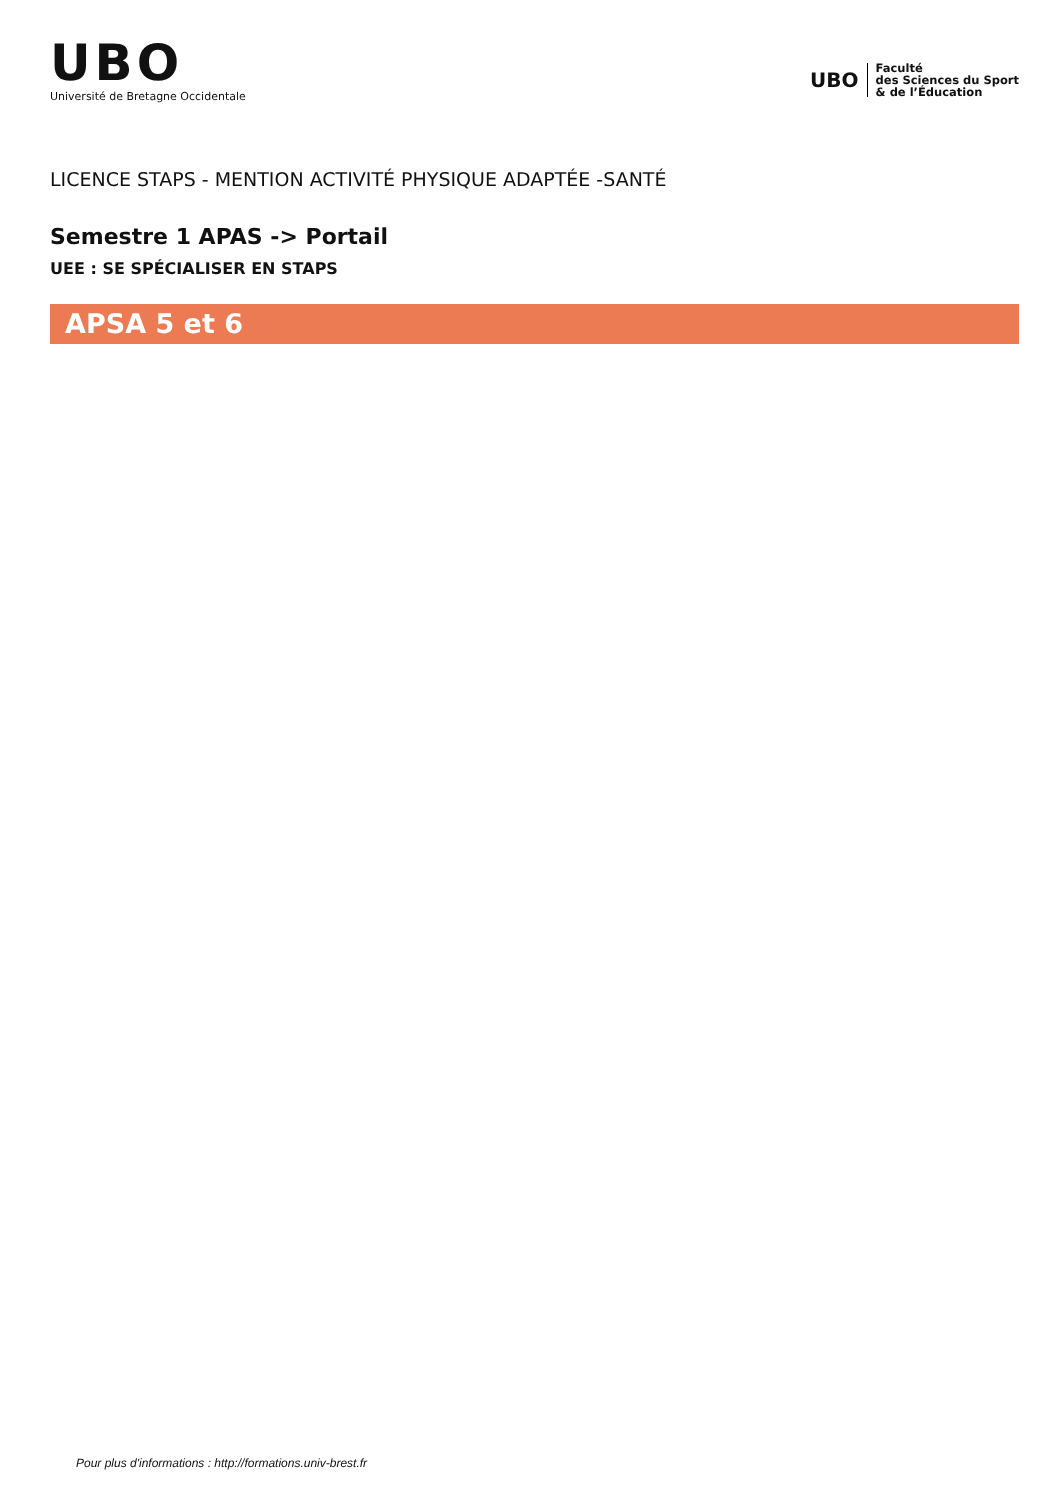UBO
Université de Bretagne Occidentale
UBO
Faculté
des Sciences du Sport
& de l’Éducation
LICENCE STAPS - MENTION ACTIVITÉ PHYSIQUE ADAPTÉE -SANTÉ
Semestre 1 APAS -> Portail
UEE : SE SPÉCIALISER EN STAPS
APSA 5 et 6
Pour plus d'informations : http://formations.univ-brest.fr